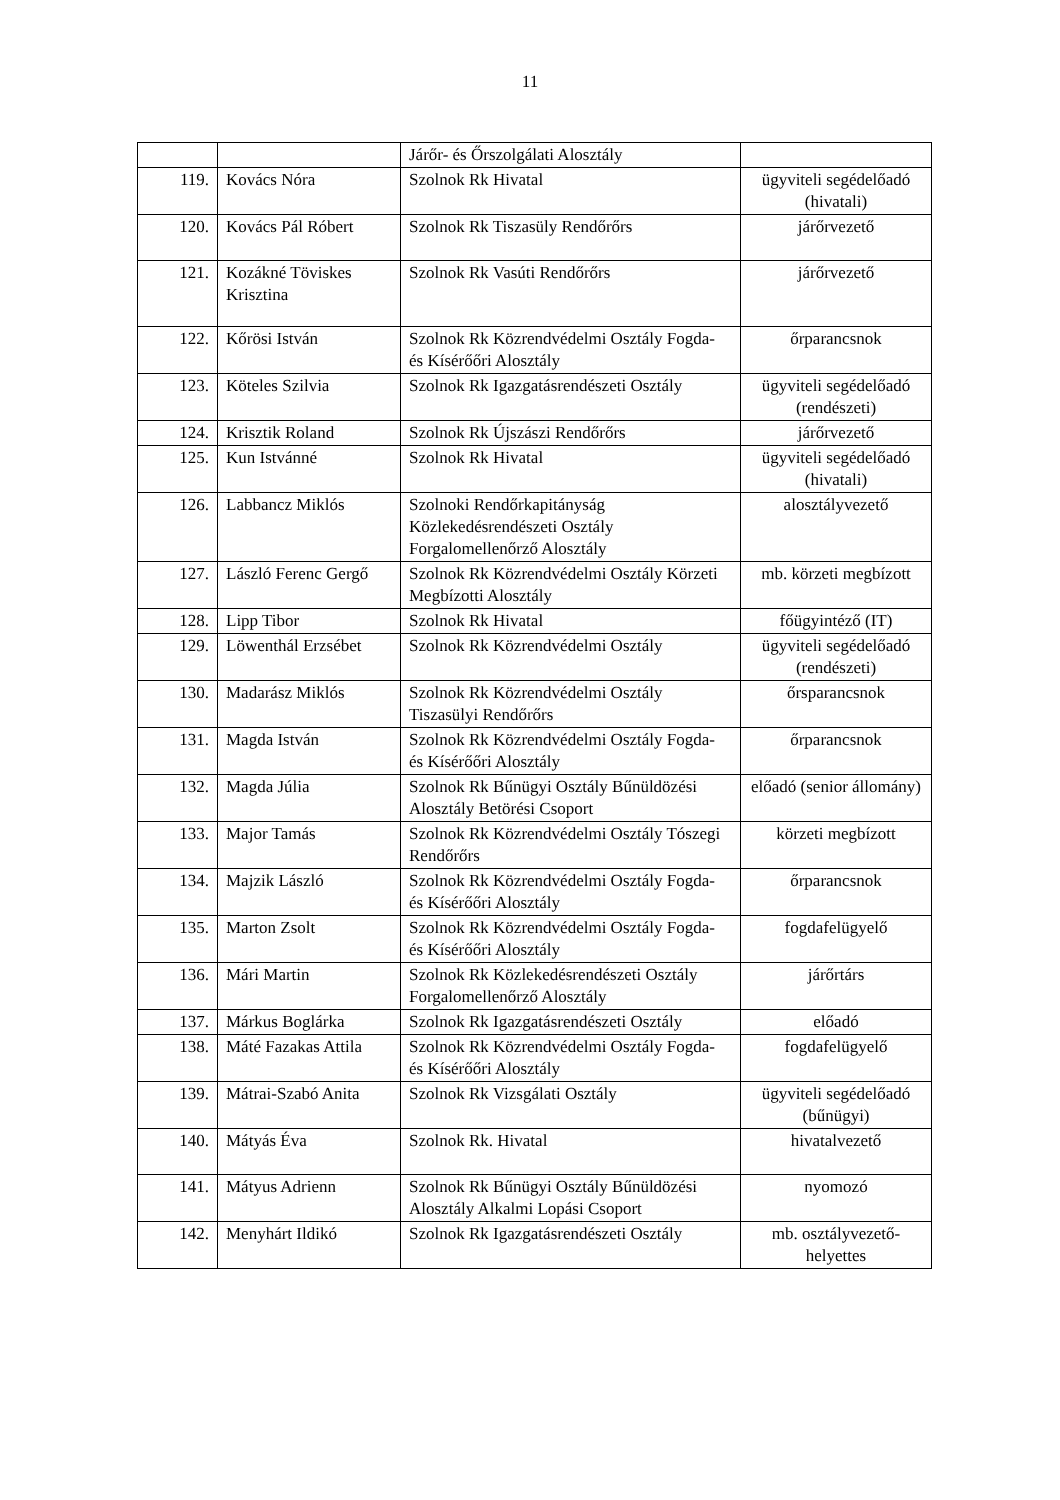11
| | | Járőr- és Őrszolgálati Alosztály | |
| 119. | Kovács Nóra | Szolnok Rk Hivatal | ügyviteli segédelőadó (hivatali) |
| 120. | Kovács Pál Róbert | Szolnok Rk Tiszasüly Rendőrőrs | járőrvezető |
| 121. | Kozákné Töviskes Krisztina | Szolnok Rk Vasúti Rendőrőrs | járőrvezető |
| 122. | Kőrösi István | Szolnok Rk Közrendvédelmi Osztály Fogda- és Kísérőőri Alosztály | őrparancsnok |
| 123. | Köteles Szilvia | Szolnok Rk Igazgatásrendészeti Osztály | ügyviteli segédelőadó (rendészeti) |
| 124. | Krisztik Roland | Szolnok Rk Újszászi Rendőrőrs | járőrvezető |
| 125. | Kun Istvánné | Szolnok Rk Hivatal | ügyviteli segédelőadó (hivatali) |
| 126. | Labbancz Miklós | Szolnoki Rendőrkapitányság Közlekedésrendészeti Osztály Forgalomellenőrző Alosztály | alosztályvezető |
| 127. | László Ferenc Gergő | Szolnok Rk Közrendvédelmi Osztály Körzeti Megbízotti Alosztály | mb. körzeti megbízott |
| 128. | Lipp Tibor | Szolnok Rk Hivatal | főügyintéző (IT) |
| 129. | Löwenthál Erzsébet | Szolnok Rk Közrendvédelmi Osztály | ügyviteli segédelőadó (rendészeti) |
| 130. | Madarász Miklós | Szolnok Rk Közrendvédelmi Osztály Tiszasülyi Rendőrőrs | őrsparancsnok |
| 131. | Magda István | Szolnok Rk Közrendvédelmi Osztály Fogda- és Kísérőőri Alosztály | őrparancsnok |
| 132. | Magda Júlia | Szolnok Rk Bűnügyi Osztály Bűnüldözési Alosztály Betörési Csoport | előadó (senior állomány) |
| 133. | Major Tamás | Szolnok Rk Közrendvédelmi Osztály Tószegi Rendőrőrs | körzeti megbízott |
| 134. | Majzik László | Szolnok Rk Közrendvédelmi Osztály Fogda- és Kísérőőri Alosztály | őrparancsnok |
| 135. | Marton Zsolt | Szolnok Rk Közrendvédelmi Osztály Fogda- és Kísérőőri Alosztály | fogdafelügyelő |
| 136. | Mári Martin | Szolnok Rk Közlekedésrendészeti Osztály Forgalomellenőrző Alosztály | járőrtárs |
| 137. | Márkus Boglárka | Szolnok Rk Igazgatásrendészeti Osztály | előadó |
| 138. | Máté Fazakas Attila | Szolnok Rk Közrendvédelmi Osztály Fogda- és Kísérőőri Alosztály | fogdafelügyelő |
| 139. | Mátrai-Szabó Anita | Szolnok Rk Vizsgálati Osztály | ügyviteli segédelőadó (bűnügyi) |
| 140. | Mátyás Éva | Szolnok Rk. Hivatal | hivatalvezető |
| 141. | Mátyus Adrienn | Szolnok Rk Bűnügyi Osztály Bűnüldözési Alosztály Alkalmi Lopási Csoport | nyomozó |
| 142. | Menyhárt Ildikó | Szolnok Rk Igazgatásrendészeti Osztály | mb. osztályvezető-helyettes |